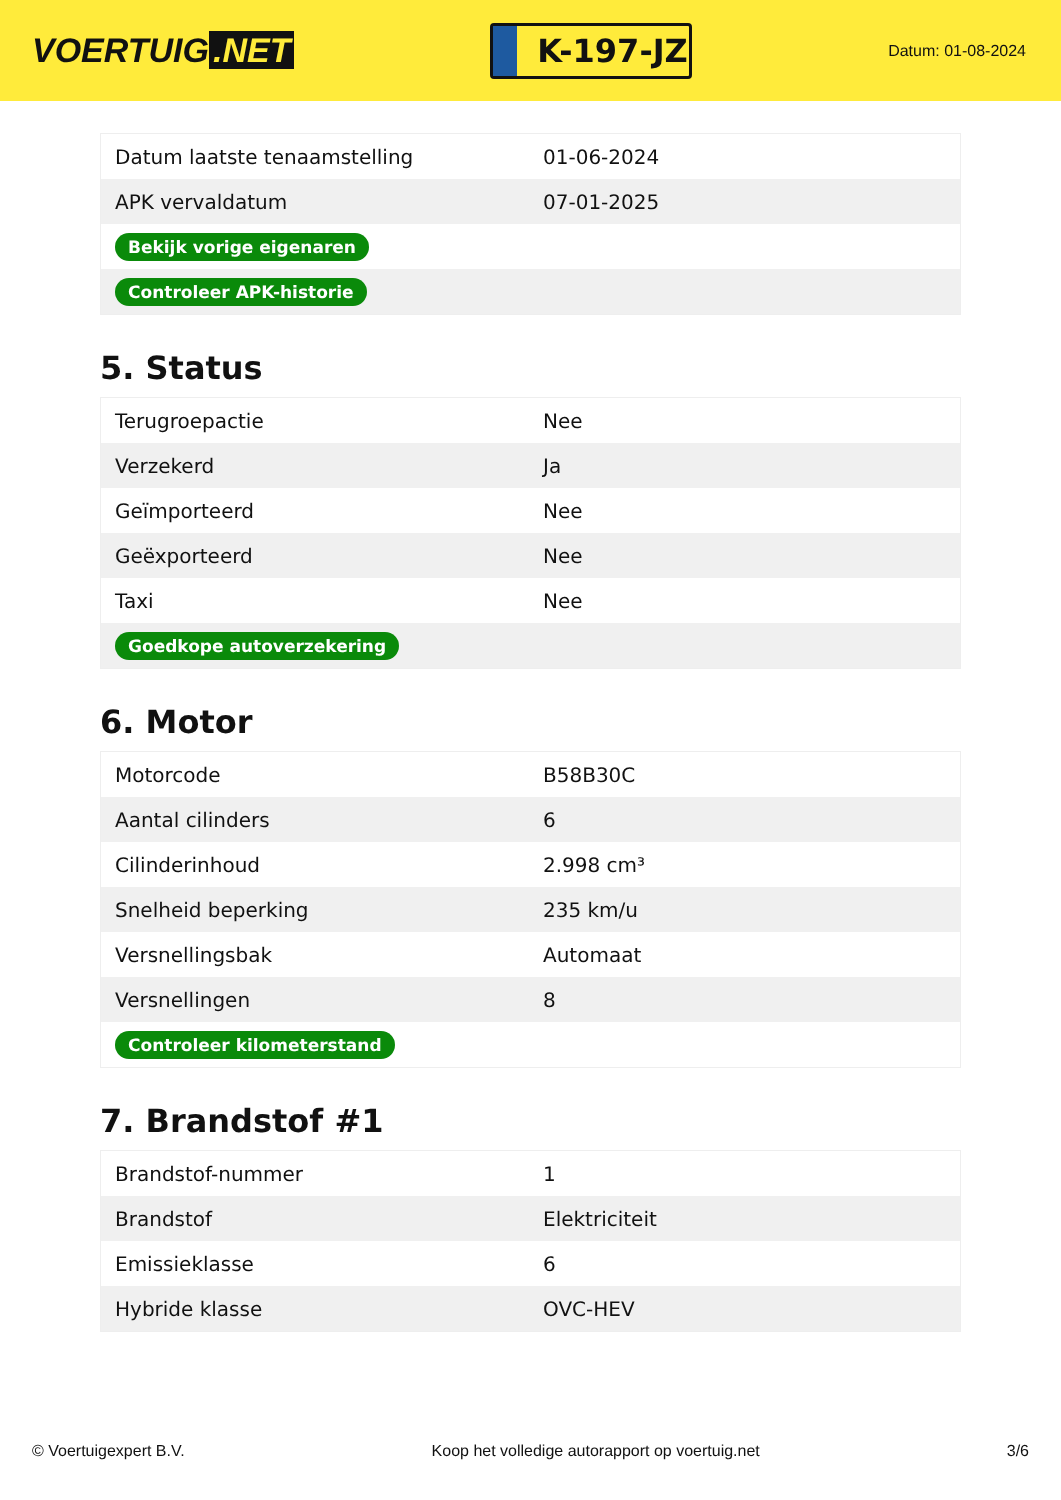VOERTUIG.NET
K-197-JZ
Datum: 01-08-2024
| Datum laatste tenaamstelling | 01-06-2024 |
| APK vervaldatum | 07-01-2025 |
| Bekijk vorige eigenaren | |
| Controleer APK-historie | |
5. Status
| Terugroepactie | Nee |
| Verzekerd | Ja |
| Geïmporteerd | Nee |
| Geëxporteerd | Nee |
| Taxi | Nee |
| Goedkope autoverzekering | |
6. Motor
| Motorcode | B58B30C |
| Aantal cilinders | 6 |
| Cilinderinhoud | 2.998 cm³ |
| Snelheid beperking | 235 km/u |
| Versnellingsbak | Automaat |
| Versnellingen | 8 |
| Controleer kilometerstand | |
7. Brandstof #1
| Brandstof-nummer | 1 |
| Brandstof | Elektriciteit |
| Emissieklasse | 6 |
| Hybride klasse | OVC-HEV |
© Voertuigexpert B.V. Koop het volledige autorapport op voertuig.net 3/6